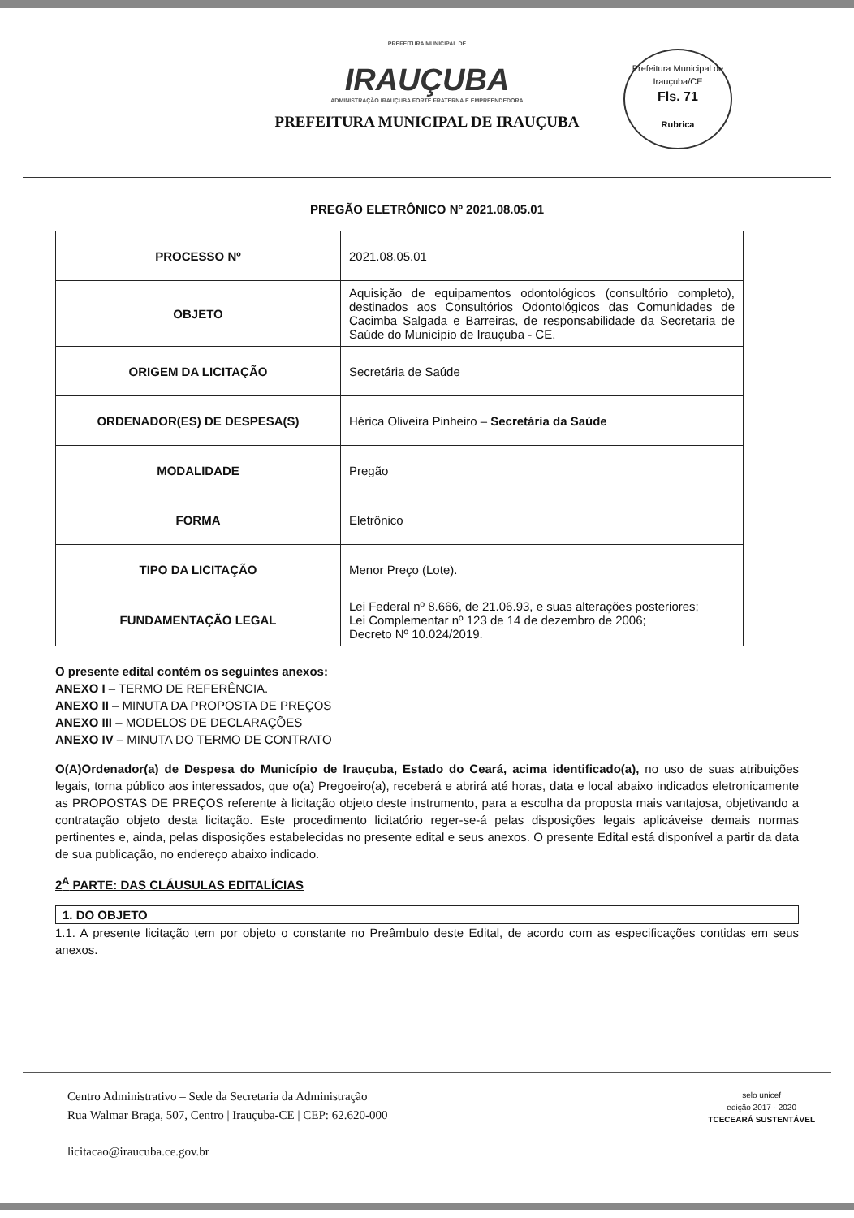PREFEITURA MUNICIPAL DE
IRAUÇUBA
ADMINISTRAÇÃO IRAUÇUBA FORTE FRATERNA E EMPREENDEDORA
PREFEITURA MUNICIPAL DE IRAUÇUBA
Prefeitura Municipal de Irauçuba/CE
Fls. 71
Rubrica
PREGÃO ELETRÔNICO Nº 2021.08.05.01
| PROCESSO Nº | 2021.08.05.01 |
| OBJETO | Aquisição de equipamentos odontológicos (consultório completo), destinados aos Consultórios Odontológicos das Comunidades de Cacimba Salgada e Barreiras, de responsabilidade da Secretaria de Saúde do Município de Irauçuba - CE. |
| ORIGEM DA LICITAÇÃO | Secretária de Saúde |
| ORDENADOR(ES) DE DESPESA(S) | Hérica Oliveira Pinheiro – Secretária da Saúde |
| MODALIDADE | Pregão |
| FORMA | Eletrônico |
| TIPO DA LICITAÇÃO | Menor Preço (Lote). |
| FUNDAMENTAÇÃO LEGAL | Lei Federal nº 8.666, de 21.06.93, e suas alterações posteriores; Lei Complementar nº 123 de 14 de dezembro de 2006; Decreto Nº 10.024/2019. |
O presente edital contém os seguintes anexos:
ANEXO I – TERMO DE REFERÊNCIA.
ANEXO II – MINUTA DA PROPOSTA DE PREÇOS
ANEXO III – MODELOS DE DECLARAÇÕES
ANEXO IV – MINUTA DO TERMO DE CONTRATO
O(A)Ordenador(a) de Despesa do Município de Irauçuba, Estado do Ceará, acima identificado(a), no uso de suas atribuições legais, torna público aos interessados, que o(a) Pregoeiro(a), receberá e abrirá até horas, data e local abaixo indicados eletronicamente as PROPOSTAS DE PREÇOS referente à licitação objeto deste instrumento, para a escolha da proposta mais vantajosa, objetivando a contratação objeto desta licitação. Este procedimento licitatório reger-se-á pelas disposições legais aplicáveise demais normas pertinentes e, ainda, pelas disposições estabelecidas no presente edital e seus anexos. O presente Edital está disponível a partir da data de sua publicação, no endereço abaixo indicado.
2<sup>A</sup> PARTE: DAS CLÁUSULAS EDITALÍCIAS
1. DO OBJETO
1.1. A presente licitação tem por objeto o constante no Preâmbulo deste Edital, de acordo com as especificações contidas em seus anexos.
Centro Administrativo – Sede da Secretaria da Administração
Rua Walmar Braga, 507, Centro | Irauçuba-CE | CEP: 62.620-000
licitacao@iraucuba.ce.gov.br
selo unicef
edição 2017 - 2020
TCECEARÁ SUSTENTÁVEL